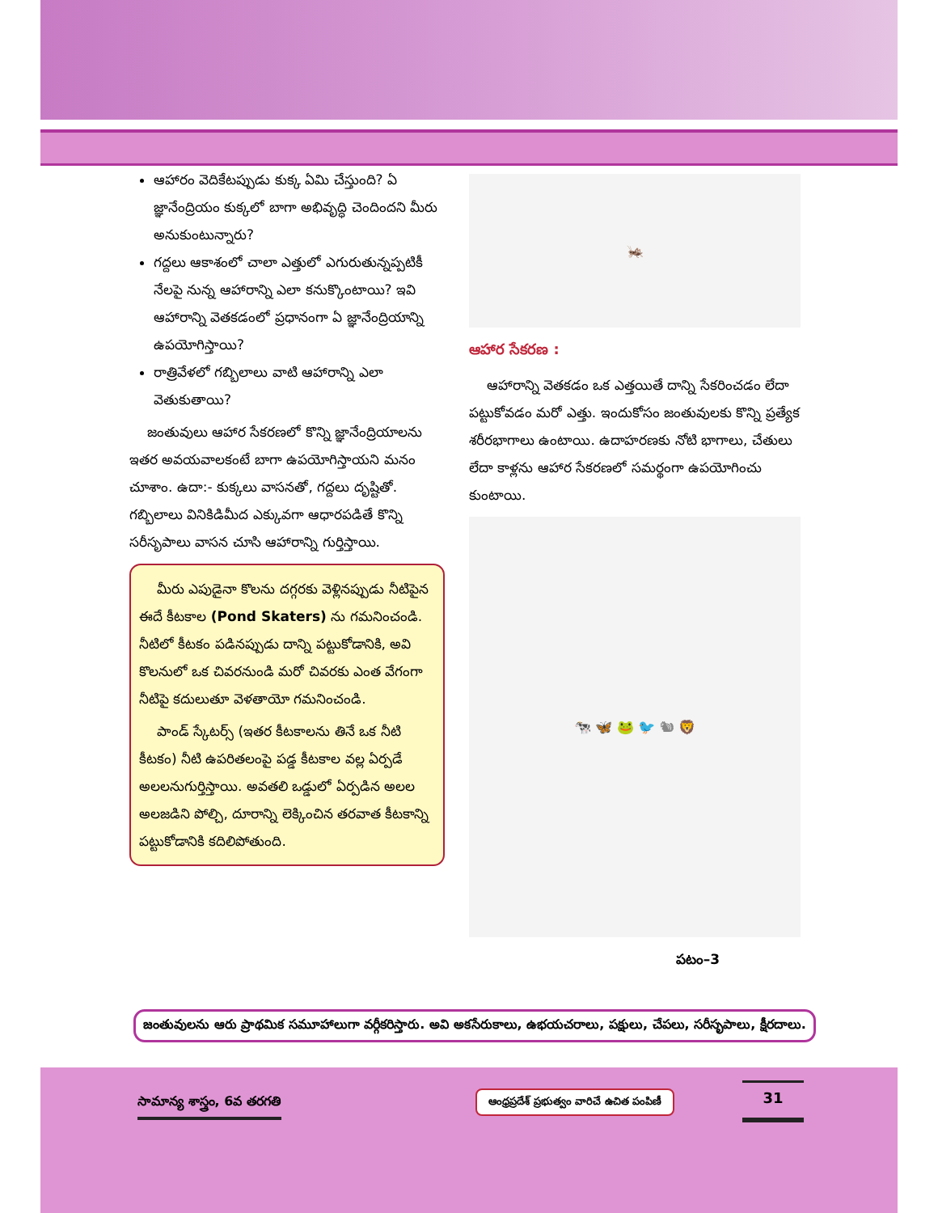ఆహారం వెదికేటప్పుడు కుక్క ఏమి చేస్తుంది? ఏ జ్ఞానేంద్రియం కుక్కలో బాగా అభివృద్ధి చెందిందని మీరు అనుకుంటున్నారు?
గద్దలు ఆకాశంలో చాలా ఎత్తులో ఎగురుతున్నప్పటికీ నేలపై నున్న ఆహారాన్ని ఎలా కనుక్కొంటాయి? ఇవి ఆహారాన్ని వెతకడంలో ప్రధానంగా ఏ జ్ఞానేంద్రియాన్ని ఉపయోగిస్తాయి?
రాత్రివేళలో గబ్బిలాలు వాటి ఆహారాన్ని ఎలా వెతుకుతాయి?
జంతువులు ఆహార సేకరణలో కొన్ని జ్ఞానేంద్రియాలను ఇతర అవయవాలకంటే బాగా ఉపయోగిస్తాయని మనం చూశాం. ఉదా:- కుక్కలు వాసనతో, గద్దలు దృష్టితో. గబ్బిలాలు వినికిడిమీద ఎక్కువగా ఆధారపడితే కొన్ని సరీసృపాలు వాసన చూసి ఆహారాన్ని గుర్తిస్తాయి.
మీరు ఎపుడైనా కొలను దగ్గరకు వెళ్లినప్పుడు నీటిపైన ఈదే కీటకాల (Pond Skaters) ను గమనించండి. నీటిలో కీటకం పడినప్పుడు దాన్ని పట్టుకోడానికి, అవి కొలనులో ఒక చివరనుండి మరో చివరకు ఎంత వేగంగా నీటిపై కదులుతూ వెళతాయో గమనించండి.
పాండ్ స్కేటర్స్ (ఇతర కీటకాలను తినే ఒక నీటి కీటకం) నీటి ఉపరితలంపై పడ్డ కీటకాల వల్ల ఏర్పడే అలలనుగుర్తిస్తాయి. అవతలి ఒడ్డులో ఏర్పడిన అలల అలజడిని పోల్చి, దూరాన్ని లెక్కించిన తరవాత కీటకాన్ని పట్టుకోడానికి కదిలిపోతుంది.
🦗
ఆహార సేకరణ :
ఆహారాన్ని వెతకడం ఒక ఎత్తయితే దాన్ని సేకరించడం లేదా పట్టుకోవడం మరో ఎత్తు. ఇందుకోసం జంతువులకు కొన్ని ప్రత్యేక శరీరభాగాలు ఉంటాయి. ఉదాహరణకు నోటి భాగాలు, చేతులు లేదా కాళ్లను ఆహార సేకరణలో సమర్థంగా ఉపయోగించు కుంటాయి.
🐄 🦋 🐸 🐦 🐿 🦁
పటం–3
జంతువులను ఆరు ప్రాథమిక సమూహాలుగా వర్గీకరిస్తారు. అవి అకసేరుకాలు, ఉభయచరాలు, పక్షులు, చేపలు, సరీసృపాలు, క్షీరదాలు.
సామాన్య శాస్త్రం, 6వ తరగతి
ఆంధ్రప్రదేశ్ ప్రభుత్వం వారిచే ఉచిత పంపిణీ
31